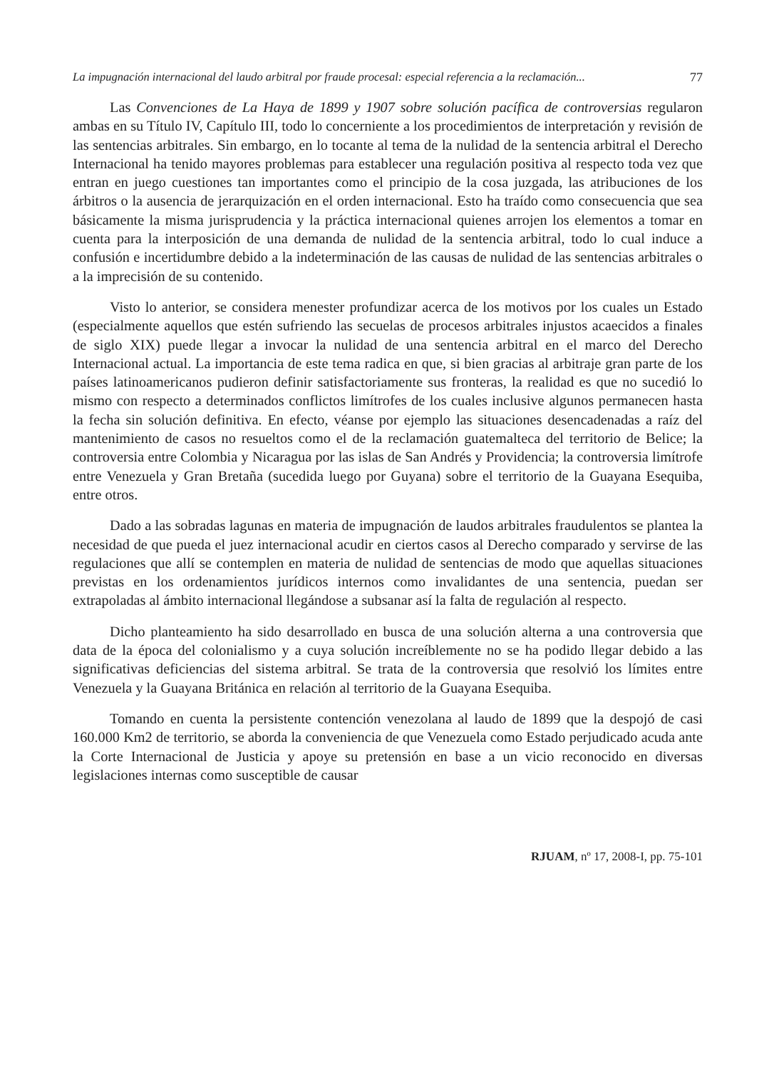La impugnación internacional del laudo arbitral por fraude procesal: especial referencia a la reclamación... 77
Las Convenciones de La Haya de 1899 y 1907 sobre solución pacífica de controversias regularon ambas en su Título IV, Capítulo III, todo lo concerniente a los procedimientos de interpretación y revisión de las sentencias arbitrales. Sin embargo, en lo tocante al tema de la nulidad de la sentencia arbitral el Derecho Internacional ha tenido mayores problemas para establecer una regulación positiva al respecto toda vez que entran en juego cuestiones tan importantes como el principio de la cosa juzgada, las atribuciones de los árbitros o la ausencia de jerarquización en el orden internacional. Esto ha traído como consecuencia que sea básicamente la misma jurisprudencia y la práctica internacional quienes arrojen los elementos a tomar en cuenta para la interposición de una demanda de nulidad de la sentencia arbitral, todo lo cual induce a confusión e incertidumbre debido a la indeterminación de las causas de nulidad de las sentencias arbitrales o a la imprecisión de su contenido.
Visto lo anterior, se considera menester profundizar acerca de los motivos por los cuales un Estado (especialmente aquellos que estén sufriendo las secuelas de procesos arbitrales injustos acaecidos a finales de siglo XIX) puede llegar a invocar la nulidad de una sentencia arbitral en el marco del Derecho Internacional actual. La importancia de este tema radica en que, si bien gracias al arbitraje gran parte de los países latinoamericanos pudieron definir satisfactoriamente sus fronteras, la realidad es que no sucedió lo mismo con respecto a determinados conflictos limítrofes de los cuales inclusive algunos permanecen hasta la fecha sin solución definitiva. En efecto, véanse por ejemplo las situaciones desencadenadas a raíz del mantenimiento de casos no resueltos como el de la reclamación guatemalteca del territorio de Belice; la controversia entre Colombia y Nicaragua por las islas de San Andrés y Providencia; la controversia limítrofe entre Venezuela y Gran Bretaña (sucedida luego por Guyana) sobre el territorio de la Guayana Esequiba, entre otros.
Dado a las sobradas lagunas en materia de impugnación de laudos arbitrales fraudulentos se plantea la necesidad de que pueda el juez internacional acudir en ciertos casos al Derecho comparado y servirse de las regulaciones que allí se contemplen en materia de nulidad de sentencias de modo que aquellas situaciones previstas en los ordenamientos jurídicos internos como invalidantes de una sentencia, puedan ser extrapoladas al ámbito internacional llegándose a subsanar así la falta de regulación al respecto.
Dicho planteamiento ha sido desarrollado en busca de una solución alterna a una controversia que data de la época del colonialismo y a cuya solución increíblemente no se ha podido llegar debido a las significativas deficiencias del sistema arbitral. Se trata de la controversia que resolvió los límites entre Venezuela y la Guayana Británica en relación al territorio de la Guayana Esequiba.
Tomando en cuenta la persistente contención venezolana al laudo de 1899 que la despojó de casi 160.000 Km2 de territorio, se aborda la conveniencia de que Venezuela como Estado perjudicado acuda ante la Corte Internacional de Justicia y apoye su pretensión en base a un vicio reconocido en diversas legislaciones internas como susceptible de causar
RJUAM, nº 17, 2008-I, pp. 75-101